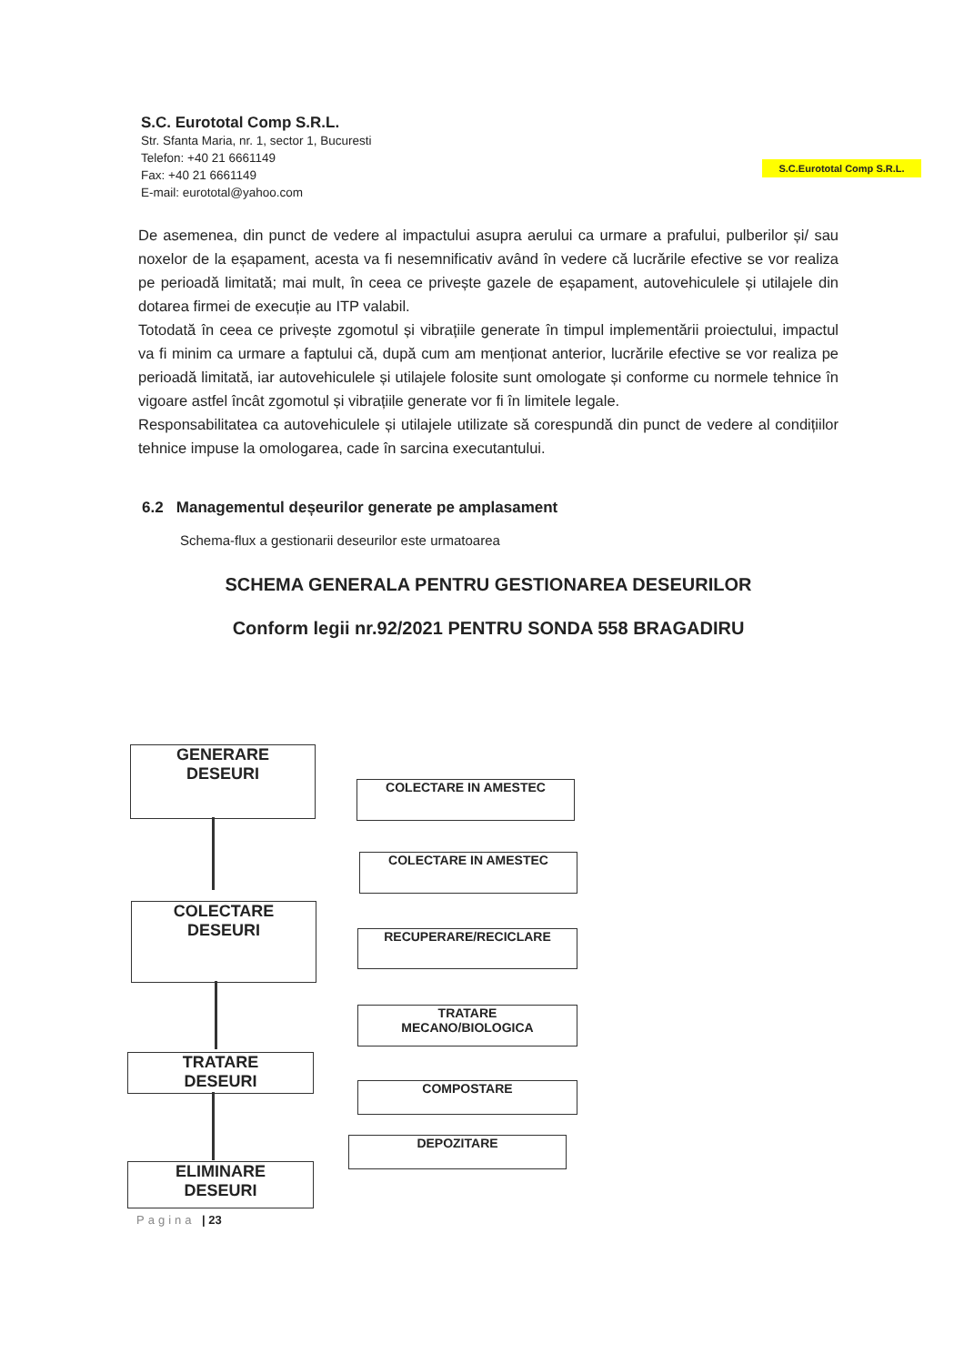S.C. Eurototal Comp S.R.L.
Str. Sfanta Maria, nr. 1, sector 1, Bucuresti
Telefon: +40 21 6661149
Fax: +40 21 6661149
E-mail: eurototal@yahoo.com
S.C.Eurototal Comp S.R.L.
De asemenea, din punct de vedere al impactului asupra aerului ca urmare a prafului, pulberilor și/ sau noxelor de la eșapament, acesta va fi nesemnificativ având în vedere că lucrările efective se vor realiza pe perioadă limitată; mai mult, în ceea ce privește gazele de eșapament, autovehiculele și utilajele din dotarea firmei de execuție au ITP valabil.
Totodată în ceea ce privește zgomotul și vibrațiile generate în timpul implementării proiectului, impactul va fi minim ca urmare a faptului că, după cum am menționat anterior, lucrările efective se vor realiza pe perioadă limitată, iar autovehiculele și utilajele folosite sunt omologate și conforme cu normele tehnice în vigoare astfel încât zgomotul și vibrațiile generate vor fi în limitele legale.
Responsabilitatea ca autovehiculele și utilajele utilizate să corespundă din punct de vedere al condițiilor tehnice impuse la omologarea, cade în sarcina executantului.
6.2 Managementul deșeurilor generate pe amplasament
Schema-flux a gestionarii deseurilor este urmatoarea
SCHEMA GENERALA PENTRU GESTIONAREA DESEURILOR
Conform legii nr.92/2021 PENTRU SONDA 558 BRAGADIRU
GENERARE
DESEURI
COLECTARE
DESEURI
TRATARE
DESEURI
ELIMINARE
DESEURI
COLECTARE IN AMESTEC
COLECTARE IN AMESTEC
RECUPERARE/RECICLARE
TRATARE
MECANO/BIOLOGICA
COMPOSTARE
DEPOZITARE
Pagina | 23